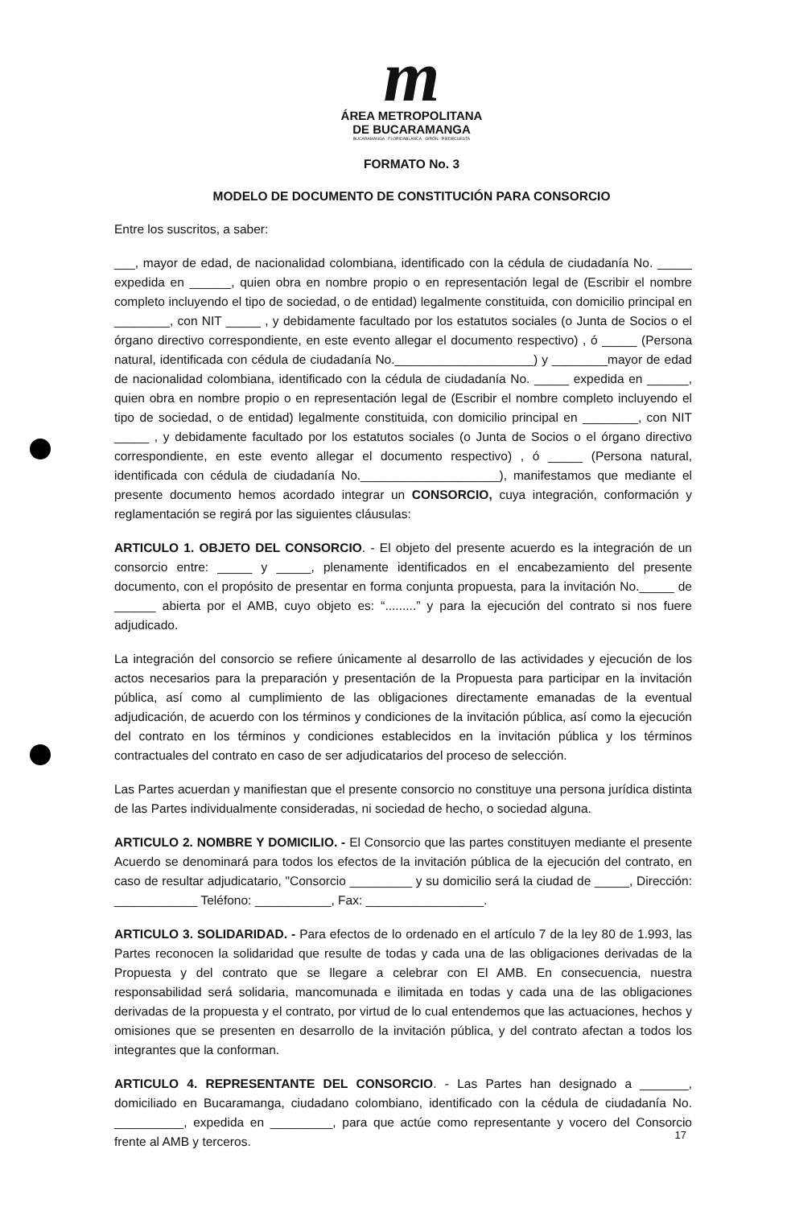m
ÁREA METROPOLITANA
DE BUCARAMANGA
BUCARAMANGA · FLORIDABLANCA · GIRÓN · PIEDECUESTA
FORMATO No. 3
MODELO DE DOCUMENTO DE CONSTITUCIÓN PARA CONSORCIO
Entre los suscritos, a saber:
___, mayor de edad, de nacionalidad colombiana, identificado con la cédula de ciudadanía No. _____ expedida en ______, quien obra en nombre propio o en representación legal de (Escribir el nombre completo incluyendo el tipo de sociedad, o de entidad) legalmente constituida, con domicilio principal en ________, con NIT _____ , y debidamente facultado por los estatutos sociales (o Junta de Socios o el órgano directivo correspondiente, en este evento allegar el documento respectivo) , ó _____ (Persona natural, identificada con cédula de ciudadanía No.____________________) y ________mayor de edad de nacionalidad colombiana, identificado con la cédula de ciudadanía No. _____ expedida en ______, quien obra en nombre propio o en representación legal de (Escribir el nombre completo incluyendo el tipo de sociedad, o de entidad) legalmente constituida, con domicilio principal en ________, con NIT _____ , y debidamente facultado por los estatutos sociales (o Junta de Socios o el órgano directivo correspondiente, en este evento allegar el documento respectivo) , ó _____ (Persona natural, identificada con cédula de ciudadanía No.____________________), manifestamos que mediante el presente documento hemos acordado integrar un CONSORCIO, cuya integración, conformación y reglamentación se regirá por las siguientes cláusulas:
ARTICULO 1. OBJETO DEL CONSORCIO. - El objeto del presente acuerdo es la integración de un consorcio entre: _____ y _____, plenamente identificados en el encabezamiento del presente documento, con el propósito de presentar en forma conjunta propuesta, para la invitación No._____ de ______ abierta por el AMB, cuyo objeto es: “.........” y para la ejecución del contrato si nos fuere adjudicado.
La integración del consorcio se refiere únicamente al desarrollo de las actividades y ejecución de los actos necesarios para la preparación y presentación de la Propuesta para participar en la invitación pública, así como al cumplimiento de las obligaciones directamente emanadas de la eventual adjudicación, de acuerdo con los términos y condiciones de la invitación pública, así como la ejecución del contrato en los términos y condiciones establecidos en la invitación pública y los términos contractuales del contrato en caso de ser adjudicatarios del proceso de selección.
Las Partes acuerdan y manifiestan que el presente consorcio no constituye una persona jurídica distinta de las Partes individualmente consideradas, ni sociedad de hecho, o sociedad alguna.
ARTICULO 2. NOMBRE Y DOMICILIO. - El Consorcio que las partes constituyen mediante el presente Acuerdo se denominará para todos los efectos de la invitación pública de la ejecución del contrato, en caso de resultar adjudicatario, "Consorcio _________ y su domicilio será la ciudad de _____, Dirección: ____________ Teléfono: ___________, Fax: _________________.
ARTICULO 3. SOLIDARIDAD. - Para efectos de lo ordenado en el artículo 7 de la ley 80 de 1.993, las Partes reconocen la solidaridad que resulte de todas y cada una de las obligaciones derivadas de la Propuesta y del contrato que se llegare a celebrar con El AMB. En consecuencia, nuestra responsabilidad será solidaria, mancomunada e ilimitada en todas y cada una de las obligaciones derivadas de la propuesta y el contrato, por virtud de lo cual entendemos que las actuaciones, hechos y omisiones que se presenten en desarrollo de la invitación pública, y del contrato afectan a todos los integrantes que la conforman.
ARTICULO 4. REPRESENTANTE DEL CONSORCIO. - Las Partes han designado a _______, domiciliado en Bucaramanga, ciudadano colombiano, identificado con la cédula de ciudadanía No. __________, expedida en _________, para que actúe como representante y vocero del Consorcio frente al AMB y terceros.
17